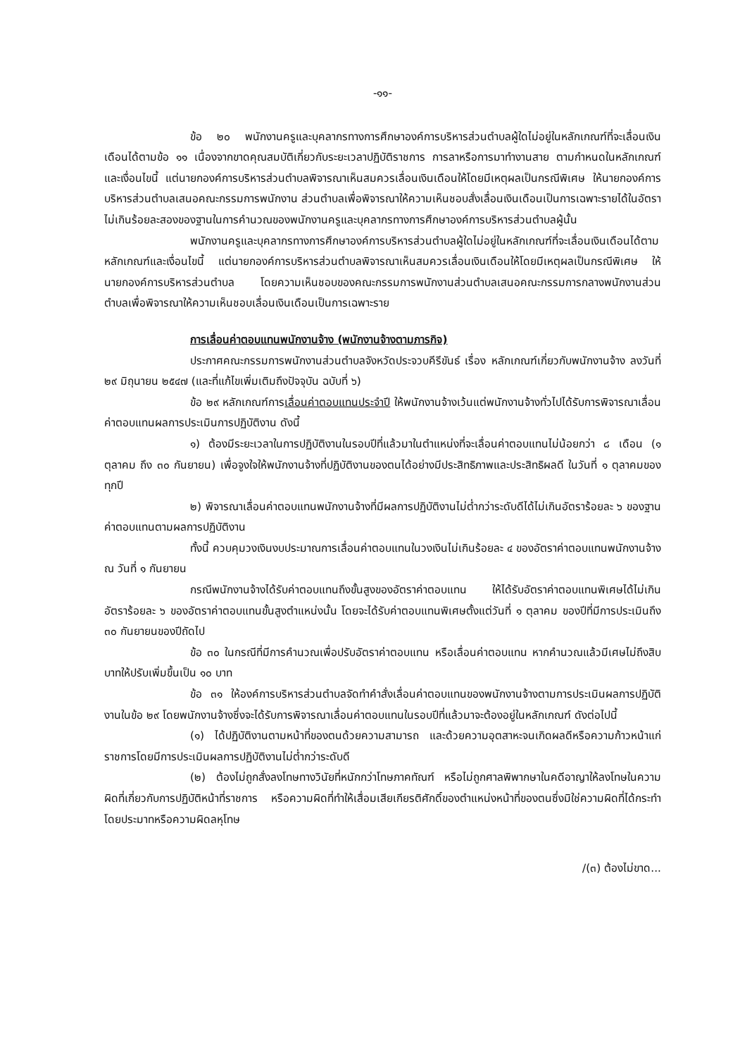-๑๑-
ข้อ ๒๐ พนักงานครูและบุคลากรทางการศึกษาองค์การบริหารส่วนตำบลผู้ใดไม่อยู่ในหลักเกณฑ์ที่จะเลื่อนเงินเดือนได้ตามข้อ ๑๑ เนื่องจากขาดคุณสมบัติเกี่ยวกับระยะเวลาปฏิบัติราชการ การลาหรือการมาทำงานสาย ตามกำหนดในหลักเกณฑ์และเงื่อนไขนี้ แต่นายกองค์การบริหารส่วนตำบลพิจารณาเห็นสมควรเลื่อนเงินเดือนให้โดยมีเหตุผลเป็นกรณีพิเศษ ให้นายกองค์การบริหารส่วนตำบลเสนอคณะกรรมการพนักงาน ส่วนตำบลเพื่อพิจารณาให้ความเห็นชอบสั่งเลื่อนเงินเดือนเป็นการเฉพาะรายได้ในอัตราไม่เกินร้อยละสองของฐานในการคำนวณของพนักงานครูและบุคลากรทางการศึกษาองค์การบริหารส่วนตำบลผู้นั้น
พนักงานครูและบุคลากรทางการศึกษาองค์การบริหารส่วนตำบลผู้ใดไม่อยู่ในหลักเกณฑ์ที่จะเลื่อนเงินเดือนได้ตามหลักเกณฑ์และเงื่อนไขนี้ แต่นายกองค์การบริหารส่วนตำบลพิจารณาเห็นสมควรเลื่อนเงินเดือนให้โดยมีเหตุผลเป็นกรณีพิเศษ ให้นายกองค์การบริหารส่วนตำบล โดยความเห็นชอบของคณะกรรมการพนักงานส่วนตำบลเสนอคณะกรรมการกลางพนักงานส่วนตำบลเพื่อพิจารณาให้ความเห็นชอบเลื่อนเงินเดือนเป็นการเฉพาะราย
การเลื่อนค่าตอบแทนพนักงานจ้าง (พนักงานจ้างตามภารกิจ)
ประกาศคณะกรรมการพนักงานส่วนตำบลจังหวัดประจวบคีรีขันธ์ เรื่อง หลักเกณฑ์เกี่ยวกับพนักงานจ้าง ลงวันที่ ๒๙ มิถุนายน ๒๕๔๗ (และที่แก้ไขเพิ่มเติมถึงปัจจุบัน ฉบับที่ ๖)
ข้อ ๒๙ หลักเกณฑ์การเลื่อนค่าตอบแทนประจำปี ให้พนักงานจ้างเว้นแต่พนักงานจ้างทั่วไปได้รับการพิจารณาเลื่อนค่าตอบแทนผลการประเมินการปฏิบัติงาน ดังนี้
๑) ต้องมีระยะเวลาในการปฏิบัติงานในรอบปีที่แล้วมาในตำแหน่งที่จะเลื่อนค่าตอบแทนไม่น้อยกว่า ๘ เดือน (๑ ตุลาคม ถึง ๓๐ กันยายน) เพื่อจูงใจให้พนักงานจ้างที่ปฏิบัติงานของตนได้อย่างมีประสิทธิภาพและประสิทธิผลดี ในวันที่ ๑ ตุลาคมของทุกปี
๒) พิจารณาเลื่อนค่าตอบแทนพนักงานจ้างที่มีผลการปฏิบัติงานไม่ต่ำกว่าระดับดีได้ไม่เกินอัตราร้อยละ ๖ ของฐานค่าตอบแทนตามผลการปฏิบัติงาน
ทั้งนี้ ควบคุมวงเงินงบประมาณการเลื่อนค่าตอบแทนในวงเงินไม่เกินร้อยละ ๔ ของอัตราค่าตอบแทนพนักงานจ้าง ณ วันที่ ๑ กันยายน
กรณีพนักงานจ้างได้รับค่าตอบแทนถึงขั้นสูงของอัตราค่าตอบแทน ให้ได้รับอัตราค่าตอบแทนพิเศษได้ไม่เกินอัตราร้อยละ ๖ ของอัตราค่าตอบแทนขั้นสูงตำแหน่งนั้น โดยจะได้รับค่าตอบแทนพิเศษตั้งแต่วันที่ ๑ ตุลาคม ของปีที่มีการประเมินถึง ๓๐ กันยายนของปีถัดไป
ข้อ ๓๐ ในกรณีที่มีการคำนวณเพื่อปรับอัตราค่าตอบแทน หรือเลื่อนค่าตอบแทน หากคำนวณแล้วมีเศษไม่ถึงสิบบาทให้ปรับเพิ่มขึ้นเป็น ๑๐ บาท
ข้อ ๓๑ ให้องค์การบริหารส่วนตำบลจัดทำคำสั่งเลื่อนค่าตอบแทนของพนักงานจ้างตามการประเมินผลการปฏิบัติงานในข้อ ๒๙ โดยพนักงานจ้างซึ่งจะได้รับการพิจารณาเลื่อนค่าตอบแทนในรอบปีที่แล้วมาจะต้องอยู่ในหลักเกณฑ์ ดังต่อไปนี้
(๑) ได้ปฏิบัติงานตามหน้าที่ของตนด้วยความสามารถ และด้วยความอุตสาหะจนเกิดผลดีหรือความก้าวหน้าแก่ราชการโดยมีการประเมินผลการปฏิบัติงานไม่ต่ำกว่าระดับดี
(๒) ต้องไม่ถูกสั่งลงโทษทางวินัยที่หนักกว่าโทษภาคทัณฑ์ หรือไม่ถูกศาลพิพากษาในคดีอาญาให้ลงโทษในความผิดที่เกี่ยวกับการปฏิบัติหน้าที่ราชการ หรือความผิดที่ทำให้เสื่อมเสียเกียรติศักดิ์ของตำแหน่งหน้าที่ของตนซึ่งมิใช่ความผิดที่ได้กระทำโดยประมาทหรือความผิดลหุโทษ
/(๓) ต้องไม่ขาด...